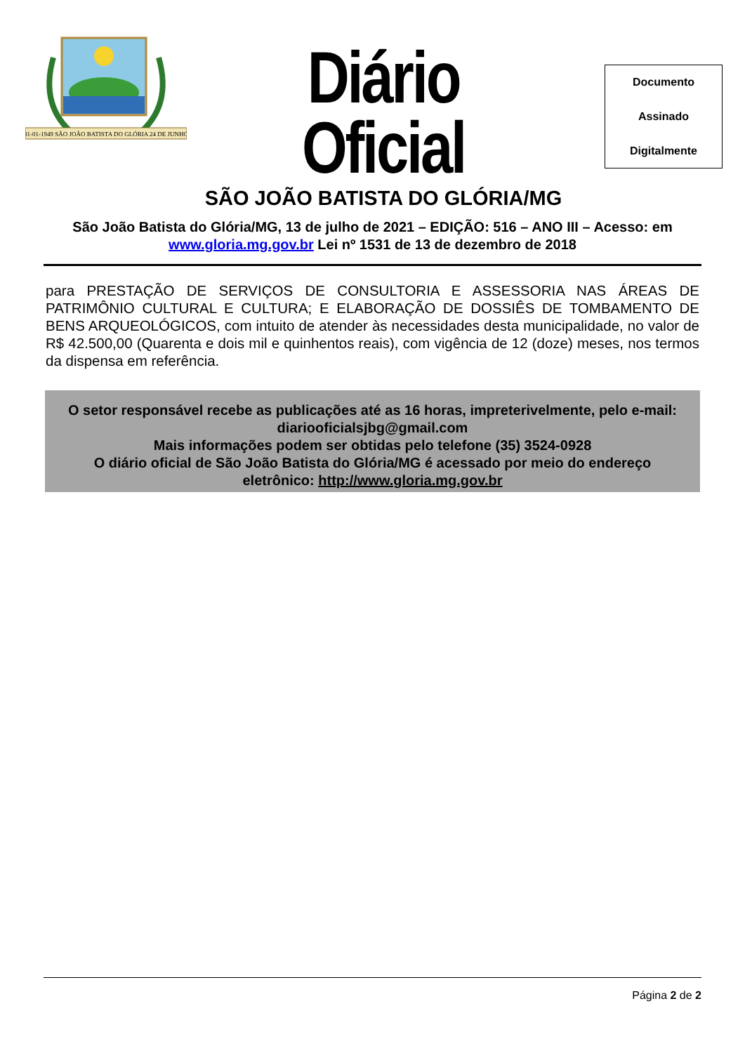01-01-1949 SÃO JOÃO BATISTA DO GLÓRIA 24 DE JUNHO
Diário Oficial
SÃO JOÃO BATISTA DO GLÓRIA/MG
Documento
Assinado
Digitalmente
São João Batista do Glória/MG, 13 de julho de 2021 – EDIÇÃO: 516 – ANO III – Acesso: em www.gloria.mg.gov.br Lei nº 1531 de 13 de dezembro de 2018
para PRESTAÇÃO DE SERVIÇOS DE CONSULTORIA E ASSESSORIA NAS ÁREAS DE PATRIMÔNIO CULTURAL E CULTURA; E ELABORAÇÃO DE DOSSIÊS DE TOMBAMENTO DE BENS ARQUEOLÓGICOS, com intuito de atender às necessidades desta municipalidade, no valor de R$ 42.500,00 (Quarenta e dois mil e quinhentos reais), com vigência de 12 (doze) meses, nos termos da dispensa em referência.
O setor responsável recebe as publicações até as 16 horas, impreterivelmente, pelo e-mail: diariooficialsjbg@gmail.com
Mais informações podem ser obtidas pelo telefone (35) 3524-0928
O diário oficial de São João Batista do Glória/MG é acessado por meio do endereço eletrônico: http://www.gloria.mg.gov.br
Página 2 de 2